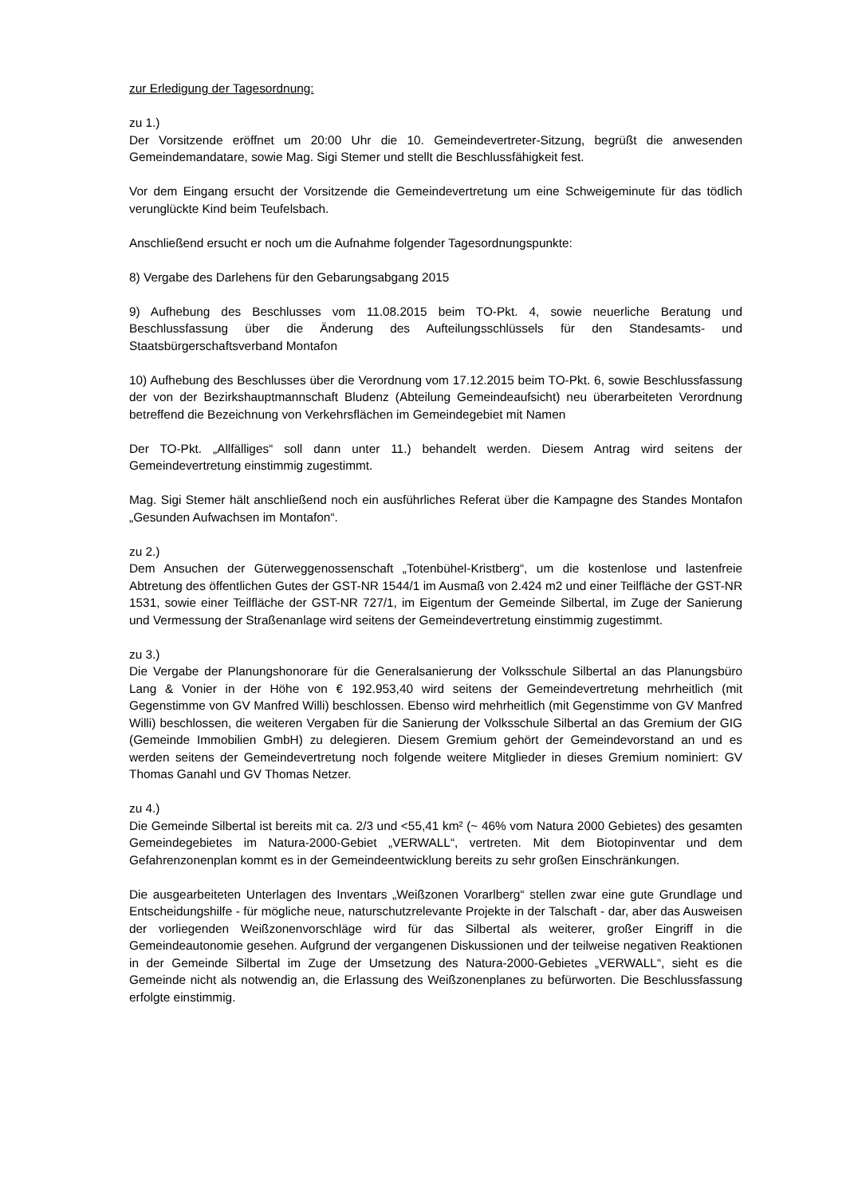zur Erledigung der Tagesordnung:
zu 1.)
Der Vorsitzende eröffnet um 20:00 Uhr die 10. Gemeindevertreter-Sitzung, begrüßt die anwesenden Gemeindemandatare, sowie Mag. Sigi Stemer und stellt die Beschlussfähigkeit fest.
Vor dem Eingang ersucht der Vorsitzende die Gemeindevertretung um eine Schweigeminute für das tödlich verunglückte Kind beim Teufelsbach.
Anschließend ersucht er noch um die Aufnahme folgender Tagesordnungspunkte:
8) Vergabe des Darlehens für den Gebarungsabgang 2015
9) Aufhebung des Beschlusses vom 11.08.2015 beim TO-Pkt. 4, sowie neuerliche Beratung und Beschlussfassung über die Änderung des Aufteilungsschlüssels für den Standesamts- und Staatsbürgerschaftsverband Montafon
10) Aufhebung des Beschlusses über die Verordnung vom 17.12.2015 beim TO-Pkt. 6, sowie Beschlussfassung der von der Bezirkshauptmannschaft Bludenz (Abteilung Gemeindeaufsicht) neu überarbeiteten Verordnung betreffend die Bezeichnung von Verkehrsflächen im Gemeindegebiet mit Namen
Der TO-Pkt. „Allfälliges“ soll dann unter 11.) behandelt werden. Diesem Antrag wird seitens der Gemeindevertretung einstimmig zugestimmt.
Mag. Sigi Stemer hält anschließend noch ein ausführliches Referat über die Kampagne des Standes Montafon „Gesunden Aufwachsen im Montafon“.
zu 2.)
Dem Ansuchen der Güterweggenossenschaft „Totenbühel-Kristberg“, um die kostenlose und lastenfreie Abtretung des öffentlichen Gutes der GST-NR 1544/1 im Ausmaß von 2.424 m2 und einer Teilfläche der GST-NR 1531, sowie einer Teilfläche der GST-NR 727/1, im Eigentum der Gemeinde Silbertal, im Zuge der Sanierung und Vermessung der Straßenanlage wird seitens der Gemeindevertretung einstimmig zugestimmt.
zu 3.)
Die Vergabe der Planungshonorare für die Generalsanierung der Volksschule Silbertal an das Planungsbüro Lang & Vonier in der Höhe von € 192.953,40 wird seitens der Gemeindevertretung mehrheitlich (mit Gegenstimme von GV Manfred Willi) beschlossen. Ebenso wird mehrheitlich (mit Gegenstimme von GV Manfred Willi) beschlossen, die weiteren Vergaben für die Sanierung der Volksschule Silbertal an das Gremium der GIG (Gemeinde Immobilien GmbH) zu delegieren. Diesem Gremium gehört der Gemeindevorstand an und es werden seitens der Gemeindevertretung noch folgende weitere Mitglieder in dieses Gremium nominiert: GV Thomas Ganahl und GV Thomas Netzer.
zu 4.)
Die Gemeinde Silbertal ist bereits mit ca. 2/3 und <55,41 km² (~ 46% vom Natura 2000 Gebietes) des gesamten Gemeindegebietes im Natura-2000-Gebiet „VERWALL“, vertreten. Mit dem Biotopinventar und dem Gefahrenzonenplan kommt es in der Gemeindeentwicklung bereits zu sehr großen Einschränkungen.
Die ausgearbeiteten Unterlagen des Inventars „Weißzonen Vorarlberg“ stellen zwar eine gute Grundlage und Entscheidungshilfe - für mögliche neue, naturschutzrelevante Projekte in der Talschaft - dar, aber das Ausweisen der vorliegenden Weißzonenvorschläge wird für das Silbertal als weiterer, großer Eingriff in die Gemeindeautonomie gesehen. Aufgrund der vergangenen Diskussionen und der teilweise negativen Reaktionen in der Gemeinde Silbertal im Zuge der Umsetzung des Natura-2000-Gebietes „VERWALL“, sieht es die Gemeinde nicht als notwendig an, die Erlassung des Weißzonenplanes zu befürworten. Die Beschlussfassung erfolgte einstimmig.